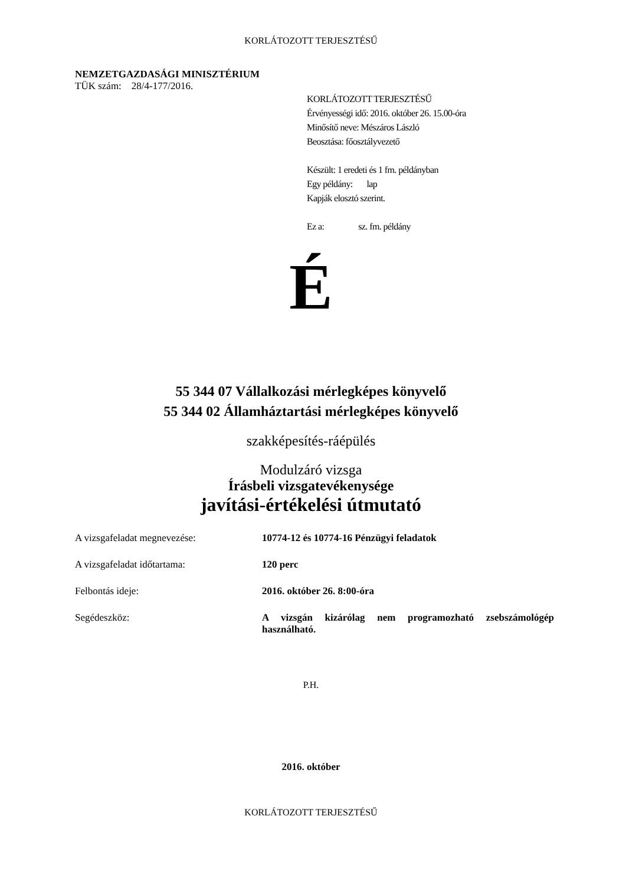KORLÁTOZOTT TERJESZTÉSŰ
NEMZETGAZDASÁGI MINISZTÉRIUM
TÜK szám: 28/4-177/2016.
KORLÁTOZOTT TERJESZTÉSŰ
Érvényességi idő: 2016. október 26. 15.00-óra
Minősítő neve: Mészáros László
Beosztása: főosztályvezető
Készült: 1 eredeti és 1 fm. példányban
Egy példány: lap
Kapják elosztó szerint.
Ez a: sz. fm. példány
É
55 344 07 Vállalkozási mérlegképes könyvelő
55 344 02 Államháztartási mérlegképes könyvelő
szakképesítés-ráépülés
Modulzáró vizsga
Írásbeli vizsgatevékenysége
javítási-értékelési útmutató
A vizsgafeladat megnevezése: 10774-12 és 10774-16 Pénzügyi feladatok
A vizsgafeladat időtartama: 120 perc
Felbontás ideje: 2016. október 26. 8:00-óra
Segédeszköz: A vizsgán kizárólag nem programozható zsebszámológép használható.
P.H.
2016. október
KORLÁTOZOTT TERJESZTÉSŰ